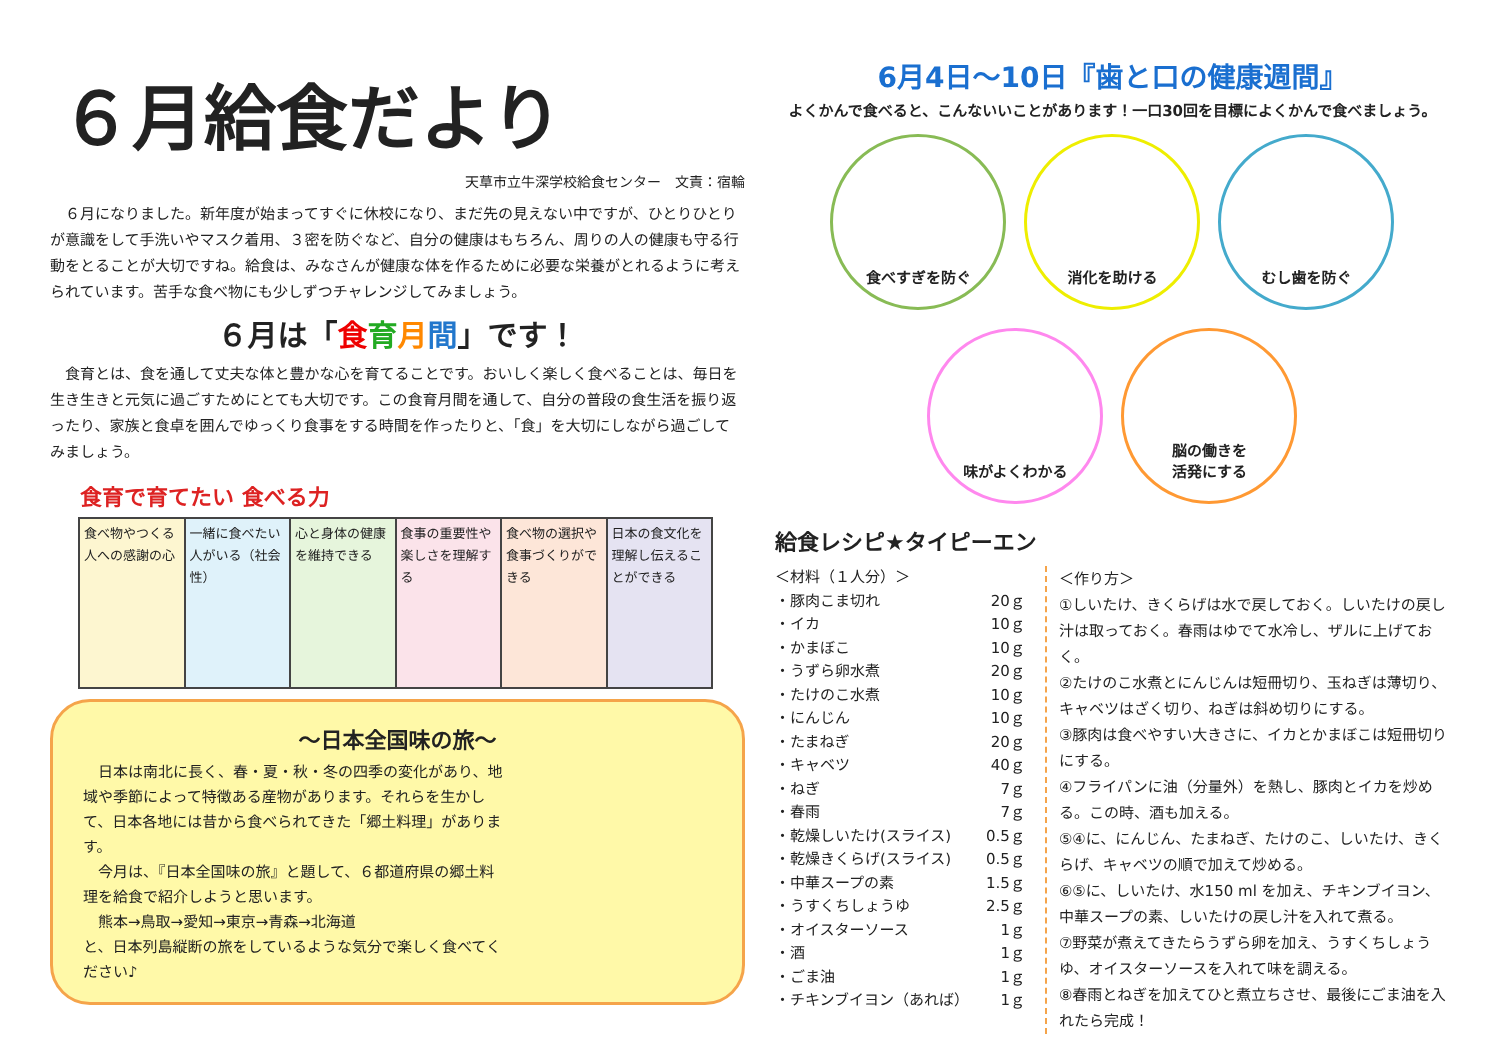６月給食だより
天草市立牛深学校給食センター　文責：宿輪
６月になりました。新年度が始まってすぐに休校になり、まだ先の見えない中ですが、ひとりひとりが意識をして手洗いやマスク着用、３密を防ぐなど、自分の健康はもちろん、周りの人の健康も守る行動をとることが大切ですね。給食は、みなさんが健康な体を作るために必要な栄養がとれるように考えられています。苦手な食べ物にも少しずつチャレンジしてみましょう。
６月は「食育月間」です！
食育とは、食を通して丈夫な体と豊かな心を育てることです。おいしく楽しく食べることは、毎日を生き生きと元気に過ごすためにとても大切です。この食育月間を通して、自分の普段の食生活を振り返ったり、家族と食卓を囲んでゆっくり食事をする時間を作ったりと、「食」を大切にしながら過ごしてみましょう。
食育で育てたい 食べる力
| 食べ物やつくる人への感謝の心 | 一緒に食べたい人がいる（社会性） | 心と身体の健康を維持できる | 食事の重要性や楽しさを理解する | 食べ物の選択や食事づくりができる | 日本の食文化を理解し伝えることができる |
～日本全国味の旅～
日本は南北に長く、春・夏・秋・冬の四季の変化があり、地域や季節によって特徴ある産物があります。それらを生かして、日本各地には昔から食べられてきた「郷土料理」があります。
今月は、『日本全国味の旅』と題して、６都道府県の郷土料理を給食で紹介しようと思います。
熊本→鳥取→愛知→東京→青森→北海道
と、日本列島縦断の旅をしているような気分で楽しく食べてください♪
6月4日～10日『歯と口の健康週間』
よくかんで食べると、こんないいことがあります！一口30回を目標によくかんで食べましょう。
食べすぎを防ぐ
消化を助ける
むし歯を防ぐ
味がよくわかる
脳の働きを
活発にする
給食レシピ★タイピーエン
＜材料（１人分）＞
・豚肉こま切れ 20ｇ
・イカ 10ｇ
・かまぼこ 10ｇ
・うずら卵水煮 20ｇ
・たけのこ水煮 10ｇ
・にんじん 10ｇ
・たまねぎ 20ｇ
・キャベツ 40ｇ
・ねぎ 7ｇ
・春雨 7ｇ
・乾燥しいたけ(スライス) 0.5ｇ
・乾燥きくらげ(スライス) 0.5ｇ
・中華スープの素 1.5ｇ
・うすくちしょうゆ 2.5ｇ
・オイスターソース 1ｇ
・酒 1ｇ
・ごま油 1ｇ
・チキンブイヨン（あれば） 1ｇ
＜作り方＞
①しいたけ、きくらげは水で戻しておく。しいたけの戻し汁は取っておく。春雨はゆでて水冷し、ザルに上げておく。
②たけのこ水煮とにんじんは短冊切り、玉ねぎは薄切り、キャベツはざく切り、ねぎは斜め切りにする。
③豚肉は食べやすい大きさに、イカとかまぼこは短冊切りにする。
④フライパンに油（分量外）を熱し、豚肉とイカを炒める。この時、酒も加える。
⑤④に、にんじん、たまねぎ、たけのこ、しいたけ、きくらげ、キャベツの順で加えて炒める。
⑥⑤に、しいたけ、水150 ml を加え、チキンブイヨン、中華スープの素、しいたけの戻し汁を入れて煮る。
⑦野菜が煮えてきたらうずら卵を加え、うすくちしょうゆ、オイスターソースを入れて味を調える。
⑧春雨とねぎを加えてひと煮立ちさせ、最後にごま油を入れたら完成！